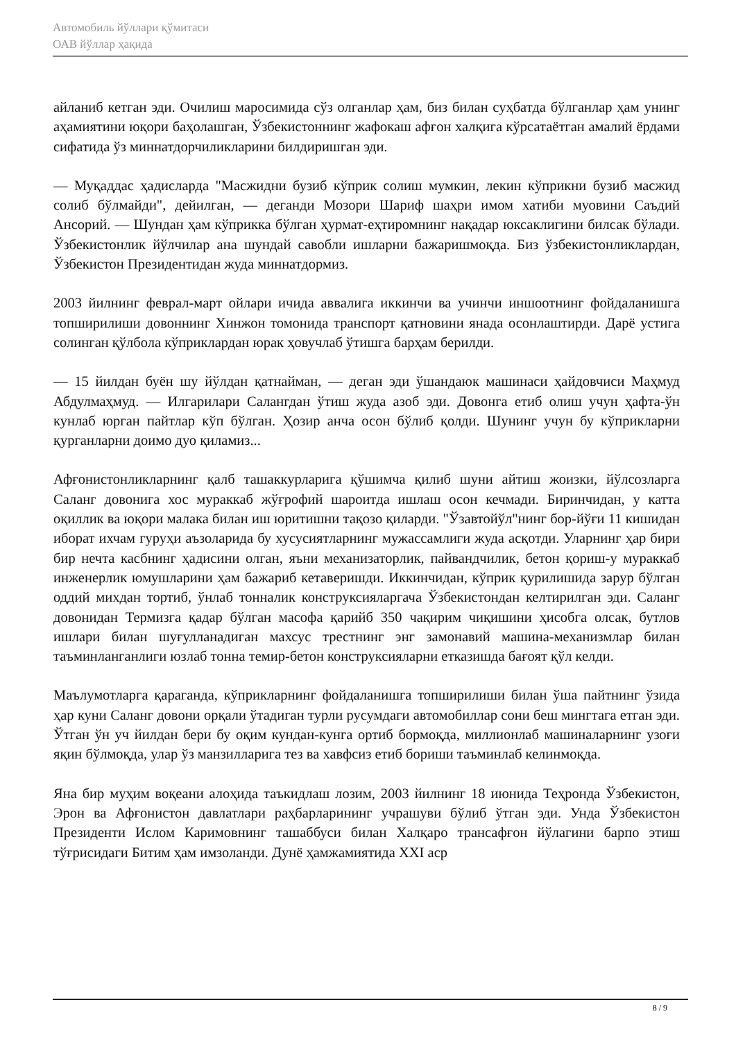Автомобиль йўллари қўмитаси
ОАВ йўллар ҳақида
айланиб кетган эди. Очилиш маросимида сўз олганлар ҳам, биз билан суҳбатда бўлганлар ҳам унинг аҳамиятини юқори баҳолашган, Ўзбекистоннинг жафокаш афғон халқига кўрсатаётган амалий ёрдами сифатида ўз миннатдорчиликларини билдиришган эди.
— Муқаддас ҳадисларда "Масжидни бузиб кўприк солиш мумкин, лекин кўприкни бузиб масжид солиб бўлмайди", дейилган, — деганди Мозори Шариф шаҳри имом хатиби муовини Саъдий Ансорий. — Шундан ҳам кўприкка бўлган ҳурмат-еҳтиромнинг нақадар юксаклигини билсак бўлади. Ўзбекистонлик йўлчилар ана шундай савобли ишларни бажаришмоқда. Биз ўзбекистонликлардан, Ўзбекистон Президентидан жуда миннатдормиз.
2003 йилнинг феврал-март ойлари ичида аввалига иккинчи ва учинчи иншоотнинг фойдаланишга топширилиши довоннинг Хинжон томонида транспорт қатновини янада осонлаштирди. Дарё устига солинган қўлбола кўприклардан юрак ҳовучлаб ўтишга барҳам берилди.
— 15 йилдан буён шу йўлдан қатнайман, — деган эди ўшандаюк машинаси ҳайдовчиси Маҳмуд Абдулмаҳмуд. — Илгарилари Салангдан ўтиш жуда азоб эди. Довонга етиб олиш учун ҳафта-ўн кунлаб юрган пайтлар кўп бўлган. Ҳозир анча осон бўлиб қолди. Шунинг учун бу кўприкларни қурганларни доимо дуо қиламиз...
Афғонистонликларнинг қалб ташаккурларига қўшимча қилиб шуни айтиш жоизки, йўлсозларга Саланг довонига хос мураккаб жўғрофий шароитда ишлаш осон кечмади. Биринчидан, у катта оқиллик ва юқори малака билан иш юритишни тақозо қиларди. "Ўзавтойўл"нинг бор-йўғи 11 кишидан иборат ихчам гуруҳи аъзоларида бу хусусиятларнинг мужассамлиги жуда асқотди. Уларнинг ҳар бири бир нечта касбнинг ҳадисини олган, яъни механизаторлик, пайвандчилик, бетон қориш-у мураккаб инженерлик юмушларини ҳам бажариб кетаверишди. Иккинчидан, кўприк қурилишида зарур бўлган оддий михдан тортиб, ўнлаб тонналик конструксияларгача Ўзбекистондан келтирилган эди. Саланг довонидан Термизга қадар бўлган масофа қарийб 350 чақирим чиқишини ҳисобга олсак, бутлов ишлари билан шуғулланадиган махсус трестнинг энг замонавий машина-механизмлар билан таъминланганлиги юзлаб тонна темир-бетон конструксияларни етказишда бағоят қўл келди.
Маълумотларга қараганда, кўприкларнинг фойдаланишга топширилиши билан ўша пайтнинг ўзида ҳар куни Саланг довони орқали ўтадиган турли русумдаги автомобиллар сони беш мингтага етган эди. Ўтган ўн уч йилдан бери бу оқим кундан-кунга ортиб бормоқда, миллионлаб машиналарнинг узоғи яқин бўлмоқда, улар ўз манзилларига тез ва хавфсиз етиб бориши таъминлаб келинмоқда.
Яна бир муҳим воқеани алоҳида таъкидлаш лозим, 2003 йилнинг 18 июнида Теҳронда Ўзбекистон, Эрон ва Афғонистон давлатлари раҳбарларининг учрашуви бўлиб ўтган эди. Унда Ўзбекистон Президенти Ислом Каримовнинг ташаббуси билан Халқаро трансафғон йўлагини барпо этиш тўғрисидаги Битим ҳам имзоланди. Дунё ҳамжамиятида XXI аср
8 / 9